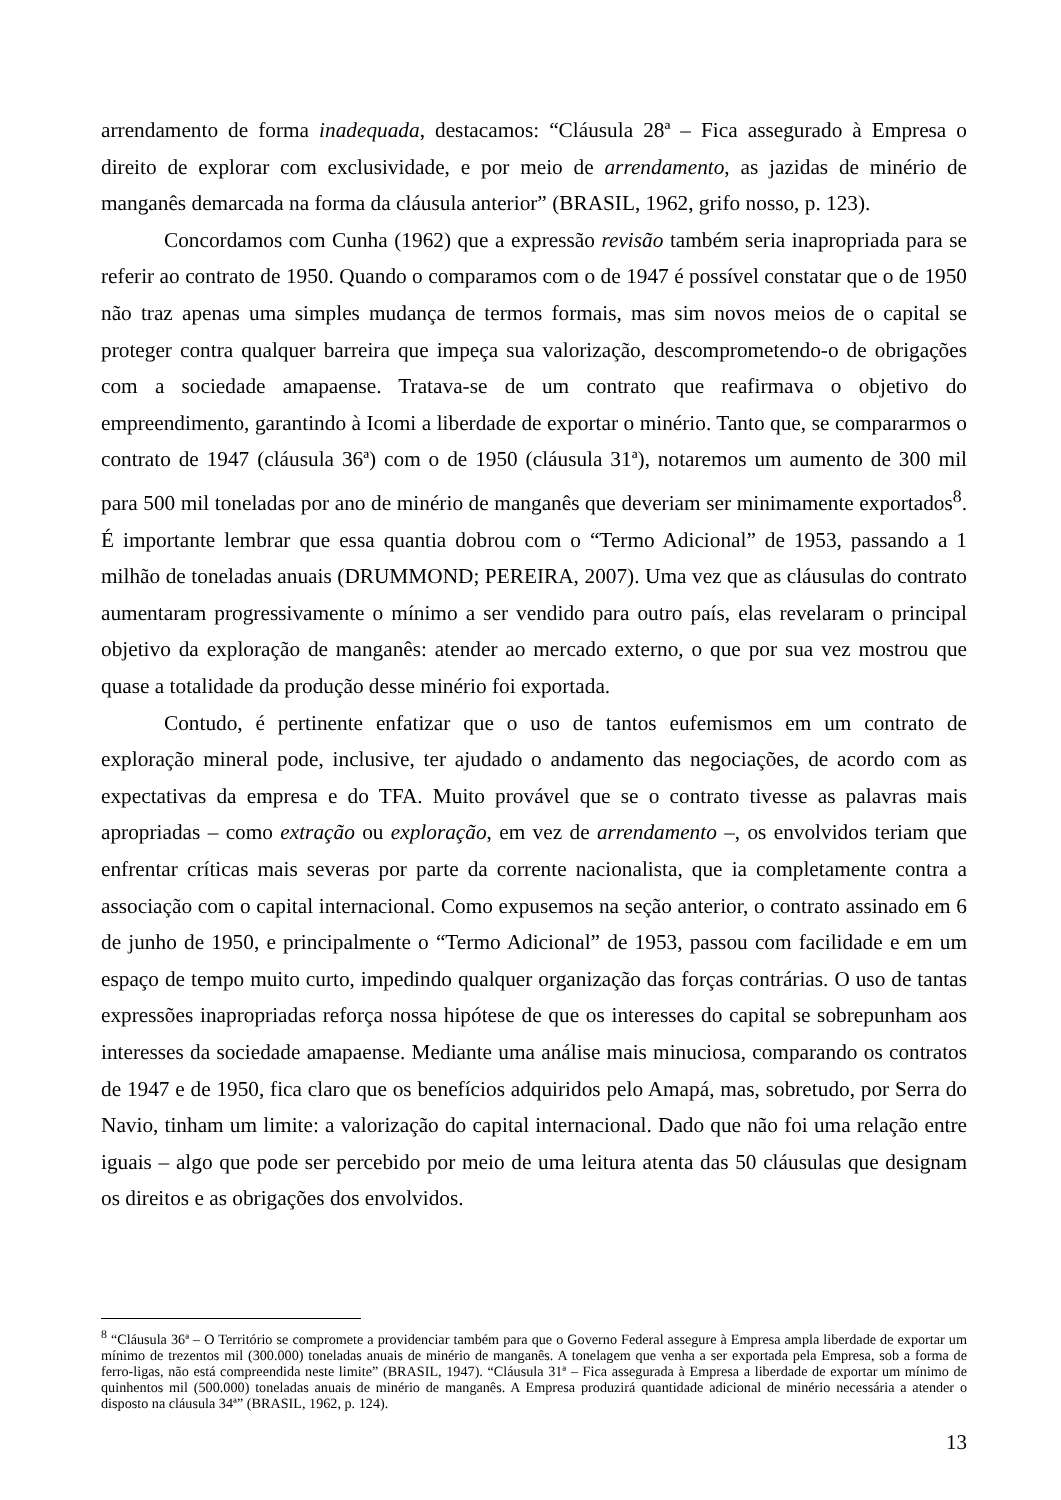arrendamento de forma inadequada, destacamos: “Cláusula 28ª – Fica assegurado à Empresa o direito de explorar com exclusividade, e por meio de arrendamento, as jazidas de minério de manganês demarcada na forma da cláusula anterior” (BRASIL, 1962, grifo nosso, p. 123).
Concordamos com Cunha (1962) que a expressão revisão também seria inapropriada para se referir ao contrato de 1950. Quando o comparamos com o de 1947 é possível constatar que o de 1950 não traz apenas uma simples mudança de termos formais, mas sim novos meios de o capital se proteger contra qualquer barreira que impeça sua valorização, descomprometendo-o de obrigações com a sociedade amapaense. Tratava-se de um contrato que reafirmava o objetivo do empreendimento, garantindo à Icomi a liberdade de exportar o minério. Tanto que, se compararmos o contrato de 1947 (cláusula 36ª) com o de 1950 (cláusula 31ª), notaremos um aumento de 300 mil para 500 mil toneladas por ano de minério de manganês que deveriam ser minimamente exportados<sup>8</sup>. É importante lembrar que essa quantia dobrou com o “Termo Adicional” de 1953, passando a 1 milhão de toneladas anuais (DRUMMOND; PEREIRA, 2007). Uma vez que as cláusulas do contrato aumentaram progressivamente o mínimo a ser vendido para outro país, elas revelaram o principal objetivo da exploração de manganês: atender ao mercado externo, o que por sua vez mostrou que quase a totalidade da produção desse minério foi exportada.
Contudo, é pertinente enfatizar que o uso de tantos eufemismos em um contrato de exploração mineral pode, inclusive, ter ajudado o andamento das negociações, de acordo com as expectativas da empresa e do TFA. Muito provável que se o contrato tivesse as palavras mais apropriadas – como extração ou exploração, em vez de arrendamento –, os envolvidos teriam que enfrentar críticas mais severas por parte da corrente nacionalista, que ia completamente contra a associação com o capital internacional. Como expusemos na seção anterior, o contrato assinado em 6 de junho de 1950, e principalmente o “Termo Adicional” de 1953, passou com facilidade e em um espaço de tempo muito curto, impedindo qualquer organização das forças contrárias. O uso de tantas expressões inapropriadas reforça nossa hipótese de que os interesses do capital se sobrepunham aos interesses da sociedade amapaense. Mediante uma análise mais minuciosa, comparando os contratos de 1947 e de 1950, fica claro que os benefícios adquiridos pelo Amapá, mas, sobretudo, por Serra do Navio, tinham um limite: a valorização do capital internacional. Dado que não foi uma relação entre iguais – algo que pode ser percebido por meio de uma leitura atenta das 50 cláusulas que designam os direitos e as obrigações dos envolvidos.
<sup>8</sup> “Cláusula 36ª – O Território se compromete a providenciar também para que o Governo Federal assegure à Empresa ampla liberdade de exportar um mínimo de trezentos mil (300.000) toneladas anuais de minério de manganês. A tonelagem que venha a ser exportada pela Empresa, sob a forma de ferro-ligas, não está compreendida neste limite” (BRASIL, 1947). “Cláusula 31ª – Fica assegurada à Empresa a liberdade de exportar um mínimo de quinhentos mil (500.000) toneladas anuais de minério de manganês. A Empresa produzirá quantidade adicional de minério necessária a atender o disposto na cláusula 34ª” (BRASIL, 1962, p. 124).
13